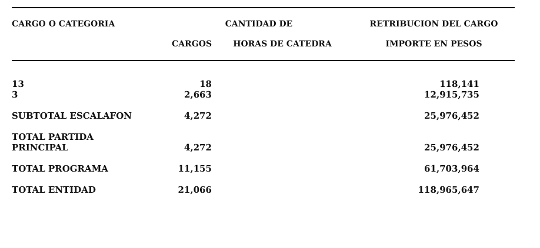| CARGO O CATEGORIA | CANTIDAD DE | | RETRIBUCION DEL CARGO |
| --- | --- | --- | --- |
| | CARGOS | HORAS DE CATEDRA | IMPORTE EN PESOS |
| 13 3 | 18 2,663 | | 118,141 12,915,735 |
| SUBTOTAL ESCALAFON | 4,272 | | 25,976,452 |
| TOTAL PARTIDA PRINCIPAL | 4,272 | | 25,976,452 |
| TOTAL PROGRAMA | 11,155 | | 61,703,964 |
| TOTAL ENTIDAD | 21,066 | | 118,965,647 |